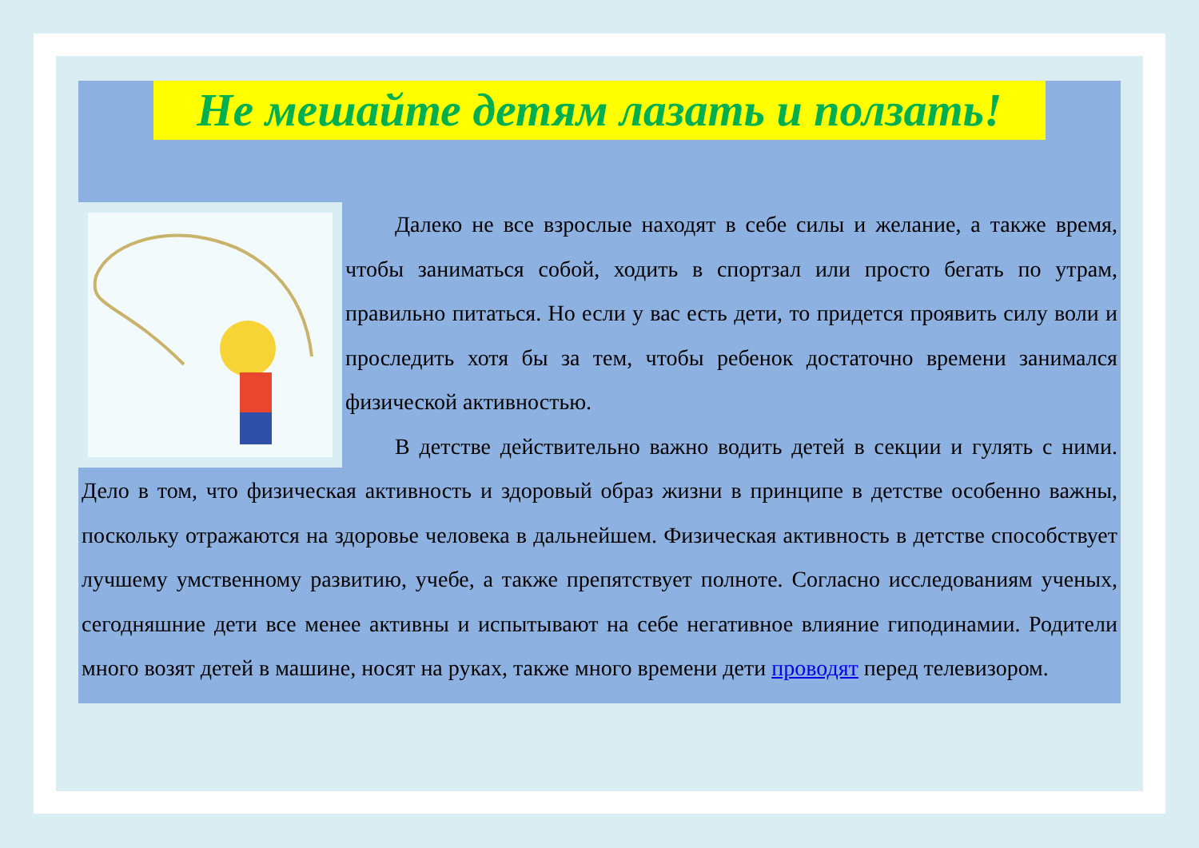Не мешайте детям лазать и ползать!
Далеко не все взрослые находят в себе силы и желание, а также время, чтобы заниматься собой, ходить в спортзал или просто бегать по утрам, правильно питаться. Но если у вас есть дети, то придется проявить силу воли и проследить хотя бы за тем, чтобы ребенок достаточно времени занимался физической активностью.
В детстве действительно важно водить детей в секции и гулять с ними. Дело в том, что физическая активность и здоровый образ жизни в принципе в детстве особенно важны, поскольку отражаются на здоровье человека в дальнейшем. Физическая активность в детстве способствует лучшему умственному развитию, учебе, а также препятствует полноте. Согласно исследованиям ученых, сегодняшние дети все менее активны и испытывают на себе негативное влияние гиподинамии. Родители много возят детей в машине, носят на руках, также много времени дети проводят перед телевизором.